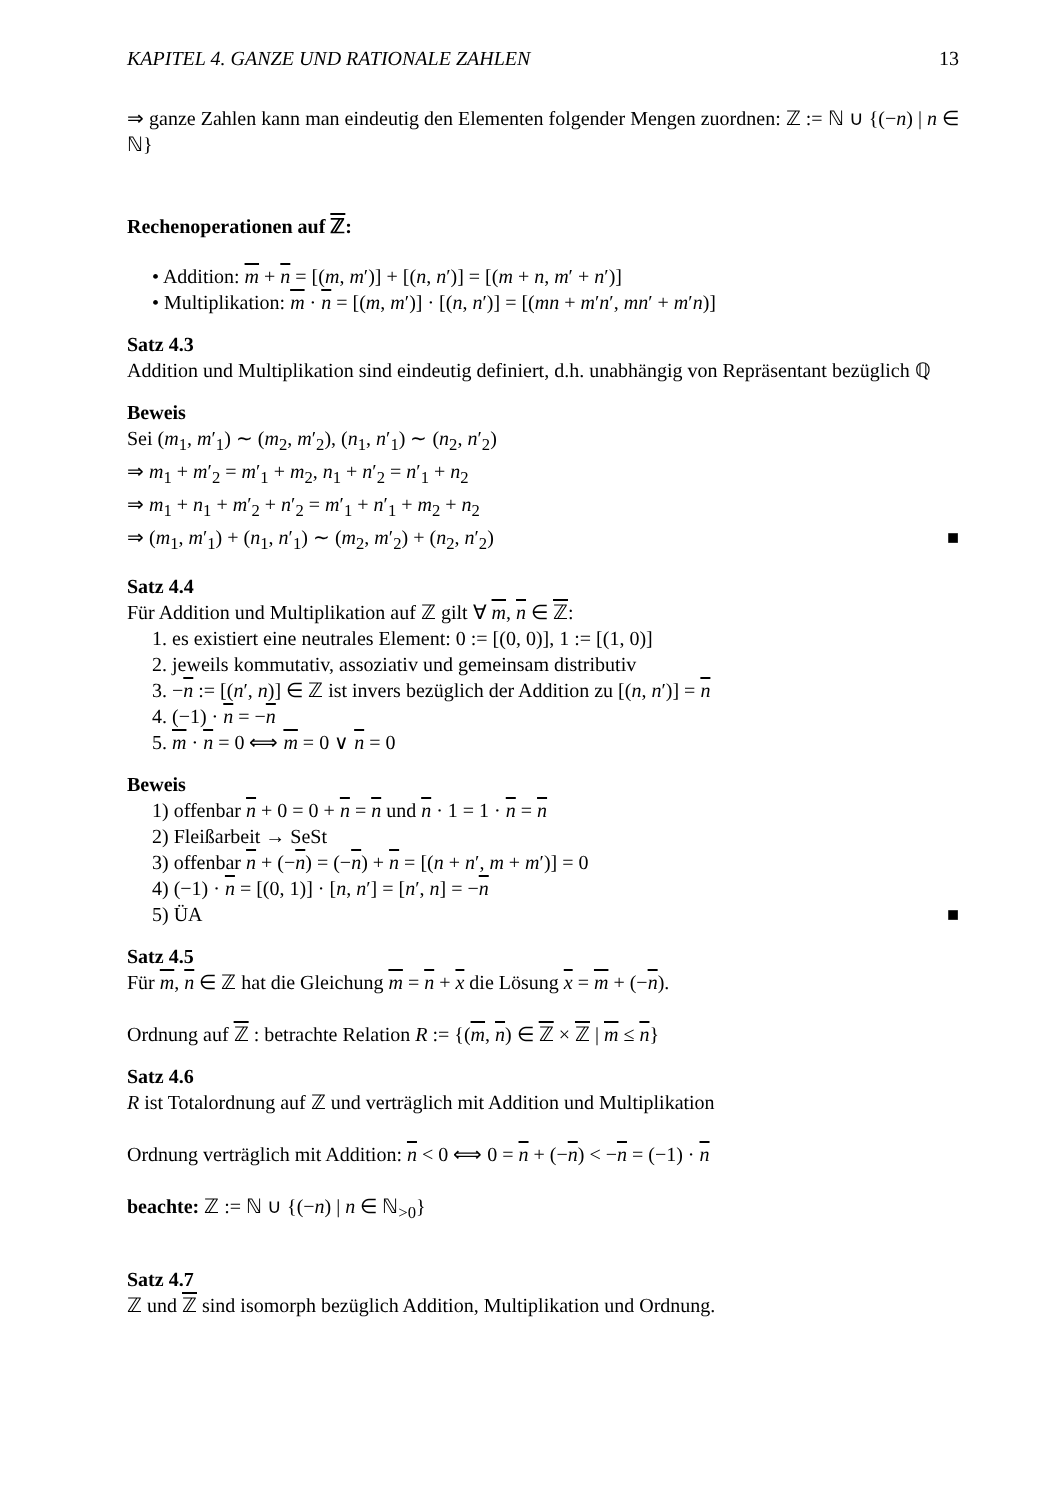KAPITEL 4. GANZE UND RATIONALE ZAHLEN 13
⇒ ganze Zahlen kann man eindeutig den Elementen folgender Mengen zuordnen: ℤ := ℕ ∪ {(−n) | n ∈ ℕ}
Rechenoperationen auf ℤ:
• Addition: m + n = [(m, m′)] + [(n, n′)] = [(m + n, m′ + n′)]
• Multiplikation: m · n = [(m, m′)] · [(n, n′)] = [(mn + m′n′, mn′ + m′n)]
Satz 4.3
Addition und Multiplikation sind eindeutig definiert, d.h. unabhängig von Repräsentant bezüglich ℚ
Beweis
Sei (m<sub>1</sub>, m′<sub>1</sub>) ∼ (m<sub>2</sub>, m′<sub>2</sub>), (n<sub>1</sub>, n′<sub>1</sub>) ∼ (n<sub>2</sub>, n′<sub>2</sub>)
⇒ m<sub>1</sub> + m′<sub>2</sub> = m′<sub>1</sub> + m<sub>2</sub>, n<sub>1</sub> + n′<sub>2</sub> = n′<sub>1</sub> + n<sub>2</sub>
⇒ m<sub>1</sub> + n<sub>1</sub> + m′<sub>2</sub> + n′<sub>2</sub> = m′<sub>1</sub> + n′<sub>1</sub> + m<sub>2</sub> + n<sub>2</sub>
⇒ (m<sub>1</sub>, m′<sub>1</sub>) + (n<sub>1</sub>, n′<sub>1</sub>) ∼ (m<sub>2</sub>, m′<sub>2</sub>) + (n<sub>2</sub>, n′<sub>2</sub>) ■
Satz 4.4
Für Addition und Multiplikation auf ℤ gilt ∀ m, n ∈ ℤ:
1. es existiert eine neutrales Element: 0 := [(0, 0)], 1 := [(1, 0)]
2. jeweils kommutativ, assoziativ und gemeinsam distributiv
3. −n := [(n′, n)] ∈ ℤ ist invers bezüglich der Addition zu [(n, n′)] = n
4. (−1) · n = −n
5. m · n = 0 ⟺ m = 0 ∨ n = 0
Beweis
1) offenbar n + 0 = 0 + n = n und n · 1 = 1 · n = n
2) Fleißarbeit → SeSt
3) offenbar n + (−n) = (−n) + n = [(n + n′, m + m′)] = 0
4) (−1) · n = [(0, 1)] · [n, n′] = [n′, n] = −n
5) ÜA ■
Satz 4.5
Für m, n ∈ ℤ hat die Gleichung m = n + x die Lösung x = m + (−n).
Ordnung auf ℤ : betrachte Relation R := {(m, n) ∈ ℤ × ℤ | m ≤ n}
Satz 4.6
R ist Totalordnung auf ℤ und verträglich mit Addition und Multiplikation
Ordnung verträglich mit Addition: n < 0 ⟺ 0 = n + (−n) < −n = (−1) · n
beachte: ℤ := ℕ ∪ {(−n) | n ∈ ℕ<sub>>0</sub>}
Satz 4.7
ℤ und ℤ sind isomorph bezüglich Addition, Multiplikation und Ordnung.